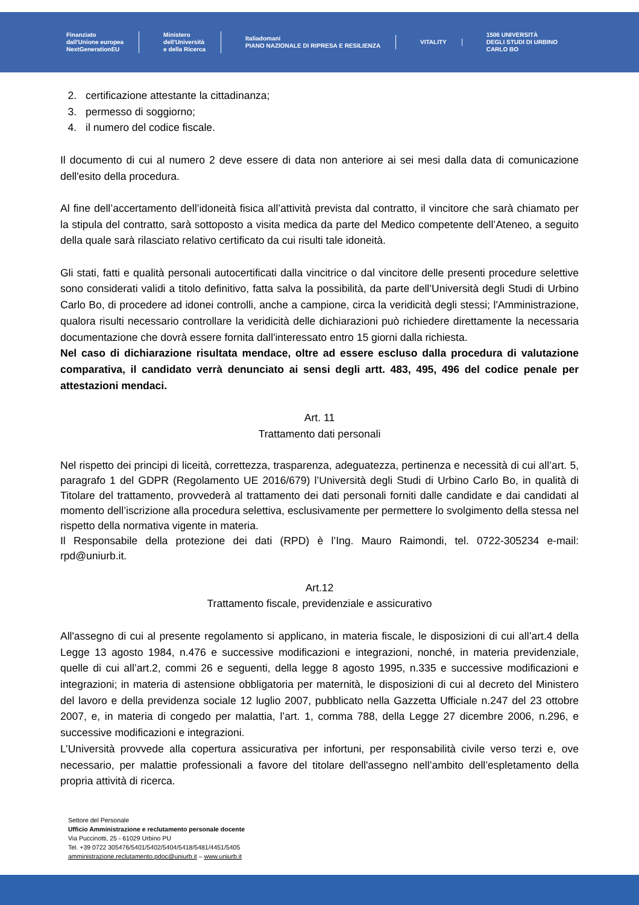Finanziato
dall'Unione europea
NextGenerationEU
Ministero
dell'Università
e della Ricerca
Italiadomani
PIANO NAZIONALE DI RIPRESA E RESILIENZA
VITALITY
1506 UNIVERSITÀ
DEGLI STUDI DI URBINO
CARLO BO
2. certificazione attestante la cittadinanza;
3. permesso di soggiorno;
4. il numero del codice fiscale.
Il documento di cui al numero 2 deve essere di data non anteriore ai sei mesi dalla data di comunicazione dell'esito della procedura.
Al fine dell’accertamento dell’idoneità fisica all’attività prevista dal contratto, il vincitore che sarà chiamato per la stipula del contratto, sarà sottoposto a visita medica da parte del Medico competente dell’Ateneo, a seguito della quale sarà rilasciato relativo certificato da cui risulti tale idoneità.
Gli stati, fatti e qualità personali autocertificati dalla vincitrice o dal vincitore delle presenti procedure selettive sono considerati validi a titolo definitivo, fatta salva la possibilità, da parte dell’Università degli Studi di Urbino Carlo Bo, di procedere ad idonei controlli, anche a campione, circa la veridicità degli stessi; l'Amministrazione, qualora risulti necessario controllare la veridicità delle dichiarazioni può richiedere direttamente la necessaria documentazione che dovrà essere fornita dall'interessato entro 15 giorni dalla richiesta.
Nel caso di dichiarazione risultata mendace, oltre ad essere escluso dalla procedura di valutazione comparativa, il candidato verrà denunciato ai sensi degli artt. 483, 495, 496 del codice penale per attestazioni mendaci.
Art. 11
Trattamento dati personali
Nel rispetto dei principi di liceità, correttezza, trasparenza, adeguatezza, pertinenza e necessità di cui all’art. 5, paragrafo 1 del GDPR (Regolamento UE 2016/679) l’Università degli Studi di Urbino Carlo Bo, in qualità di Titolare del trattamento, provvederà al trattamento dei dati personali forniti dalle candidate e dai candidati al momento dell’iscrizione alla procedura selettiva, esclusivamente per permettere lo svolgimento della stessa nel rispetto della normativa vigente in materia.
Il Responsabile della protezione dei dati (RPD) è l’Ing. Mauro Raimondi, tel. 0722-305234 e-mail: rpd@uniurb.it.
Art.12
Trattamento fiscale, previdenziale e assicurativo
All'assegno di cui al presente regolamento si applicano, in materia fiscale, le disposizioni di cui all’art.4 della Legge 13 agosto 1984, n.476 e successive modificazioni e integrazioni, nonché, in materia previdenziale, quelle di cui all’art.2, commi 26 e seguenti, della legge 8 agosto 1995, n.335 e successive modificazioni e integrazioni; in materia di astensione obbligatoria per maternità, le disposizioni di cui al decreto del Ministero del lavoro e della previdenza sociale 12 luglio 2007, pubblicato nella Gazzetta Ufficiale n.247 del 23 ottobre 2007, e, in materia di congedo per malattia, l’art. 1, comma 788, della Legge 27 dicembre 2006, n.296, e successive modificazioni e integrazioni.
L’Università provvede alla copertura assicurativa per infortuni, per responsabilità civile verso terzi e, ove necessario, per malattie professionali a favore del titolare dell'assegno nell’ambito dell’espletamento della propria attività di ricerca.
Settore del Personale
Ufficio Amministrazione e reclutamento personale docente
Via Puccinotti, 25 - 61029 Urbino PU
Tel. +39 0722 305476/5401/5402/5404/5418/5481/4451/5405
amministrazione.reclutamento.pdoc@uniurb.it – www.uniurb.it